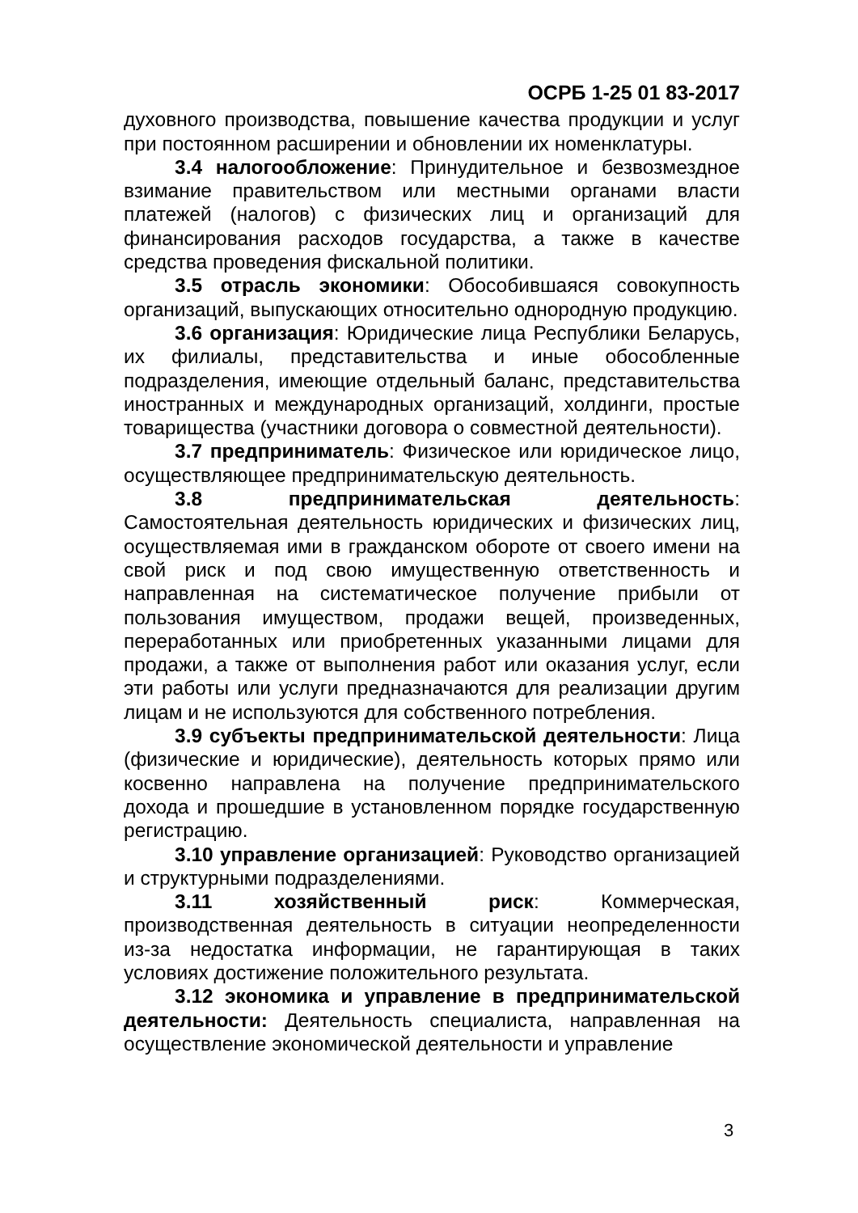ОСРБ 1-25 01 83-2017
духовного производства, повышение качества продукции и услуг при постоянном расширении и обновлении их номенклатуры.
3.4 налогообложение: Принудительное и безвозмездное взимание правительством или местными органами власти платежей (налогов) с физических лиц и организаций для финансирования расходов государства, а также в качестве средства проведения фискальной политики.
3.5 отрасль экономики: Обособившаяся совокупность организаций, выпускающих относительно однородную продукцию.
3.6 организация: Юридические лица Республики Беларусь, их филиалы, представительства и иные обособленные подразделения, имеющие отдельный баланс, представительства иностранных и международных организаций, холдинги, простые товарищества (участники договора о совместной деятельности).
3.7 предприниматель: Физическое или юридическое лицо, осуществляющее предпринимательскую деятельность.
3.8 предпринимательская деятельность: Самостоятельная деятельность юридических и физических лиц, осуществляемая ими в гражданском обороте от своего имени на свой риск и под свою имущественную ответственность и направленная на систематическое получение прибыли от пользования имуществом, продажи вещей, произведенных, переработанных или приобретенных указанными лицами для продажи, а также от выполнения работ или оказания услуг, если эти работы или услуги предназначаются для реализации другим лицам и не используются для собственного потребления.
3.9 субъекты предпринимательской деятельности: Лица (физические и юридические), деятельность которых прямо или косвенно направлена на получение предпринимательского дохода и прошедшие в установленном порядке государственную регистрацию.
3.10 управление организацией: Руководство организацией и структурными подразделениями.
3.11 хозяйственный риск: Коммерческая, производственная деятельность в ситуации неопределенности из-за недостатка информации, не гарантирующая в таких условиях достижение положительного результата.
3.12 экономика и управление в предпринимательской деятельности: Деятельность специалиста, направленная на осуществление экономической деятельности и управление
3